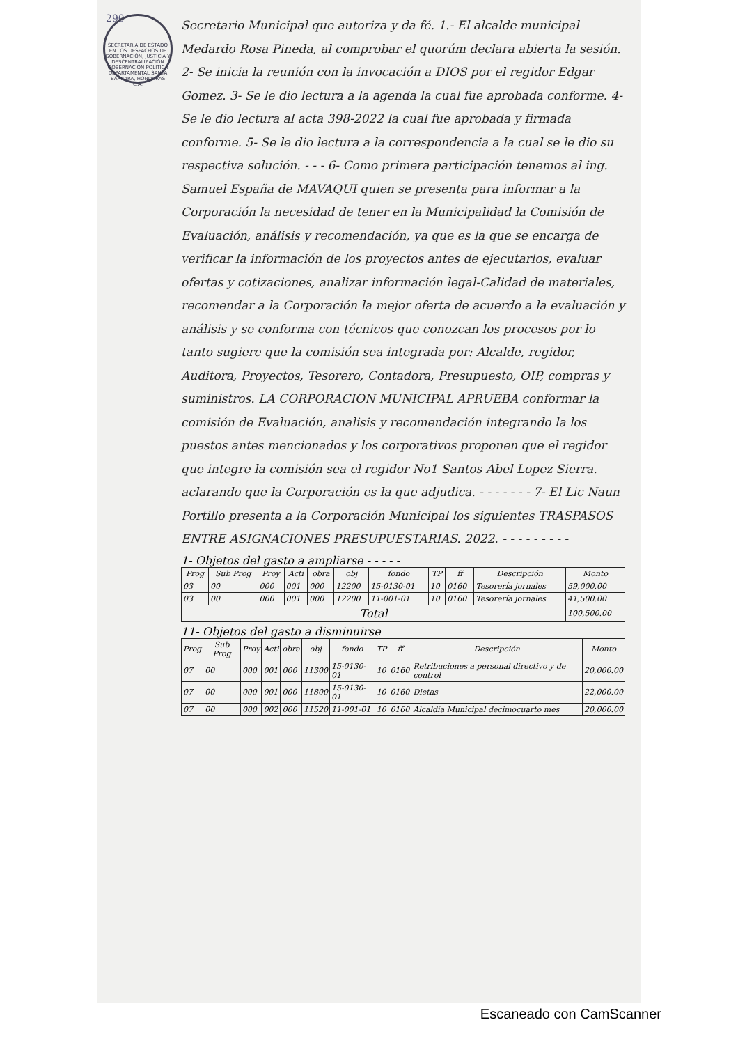290
SECRETARÍA DE ESTADO EN LOS DESPACHOS DE GOBERNACIÓN, JUSTICIA Y DESCENTRALIZACIÓN GOBERNACIÓN POLITICA DEPARTAMENTAL SANTA BÁRBARA, HONDURAS C.A.
Secretario Municipal que autoriza y da fé. 1.- El alcalde municipal Medardo Rosa Pineda, al comprobar el quorúm declara abierta la sesión. 2- Se inicia la reunión con la invocación a DIOS por el regidor Edgar Gomez. 3- Se le dio lectura a la agenda la cual fue aprobada conforme. 4- Se le dio lectura al acta 398-2022 la cual fue aprobada y firmada conforme. 5- Se le dio lectura a la correspondencia a la cual se le dio su respectiva solución. - - - 6- Como primera participación tenemos al ing. Samuel España de MAVAQUI quien se presenta para informar a la Corporación la necesidad de tener en la Municipalidad la Comisión de Evaluación, análisis y recomendación, ya que es la que se encarga de verificar la información de los proyectos antes de ejecutarlos, evaluar ofertas y cotizaciones, analizar información legal-Calidad de materiales, recomendar a la Corporación la mejor oferta de acuerdo a la evaluación y análisis y se conforma con técnicos que conozcan los procesos por lo tanto sugiere que la comisión sea integrada por: Alcalde, regidor, Auditora, Proyectos, Tesorero, Contadora, Presupuesto, OIP, compras y suministros. LA CORPORACION MUNICIPAL APRUEBA conformar la comisión de Evaluación, analisis y recomendación integrando la los puestos antes mencionados y los corporativos proponen que el regidor que integre la comisión sea el regidor No1 Santos Abel Lopez Sierra. aclarando que la Corporación es la que adjudica. - - - - - - - 7- El Lic Naun Portillo presenta a la Corporación Municipal los siguientes TRASPASOS ENTRE ASIGNACIONES PRESUPUESTARIAS. 2022. - - - - - - - - -
1- Objetos del gasto a ampliarse - - - - -
| Prog | Sub Prog | Proy | Acti | obra | obj | fondo | TP | ff | Descripción | Monto |
| --- | --- | --- | --- | --- | --- | --- | --- | --- | --- | --- |
| 03 | 00 | 000 | 001 | 000 | 12200 | 15-0130-01 | 10 | 0160 | Tesorería jornales | 59,000.00 |
| 03 | 00 | 000 | 001 | 000 | 12200 | 11-001-01 | 10 | 0160 | Tesorería jornales | 41,500.00 |
| Total | | | | | | | | | | 100,500.00 |
11- Objetos del gasto a disminuirse
| Prog | Sub Prog | Proy | Acti | obra | obj | fondo | TP | ff | Descripción | Monto |
| --- | --- | --- | --- | --- | --- | --- | --- | --- | --- | --- |
| 07 | 00 | 000 | 001 | 000 | 11300 | 15-0130-01 | 10 | 0160 | Retribuciones a personal directivo y de control | 20,000.00 |
| 07 | 00 | 000 | 001 | 000 | 11800 | 15-0130-01 | 10 | 0160 | Dietas | 22,000.00 |
| 07 | 00 | 000 | 002 | 000 | 11520 | 11-001-01 | 10 | 0160 | Alcaldía Municipal decimocuarto mes | 20,000.00 |
Escaneado con CamScanner